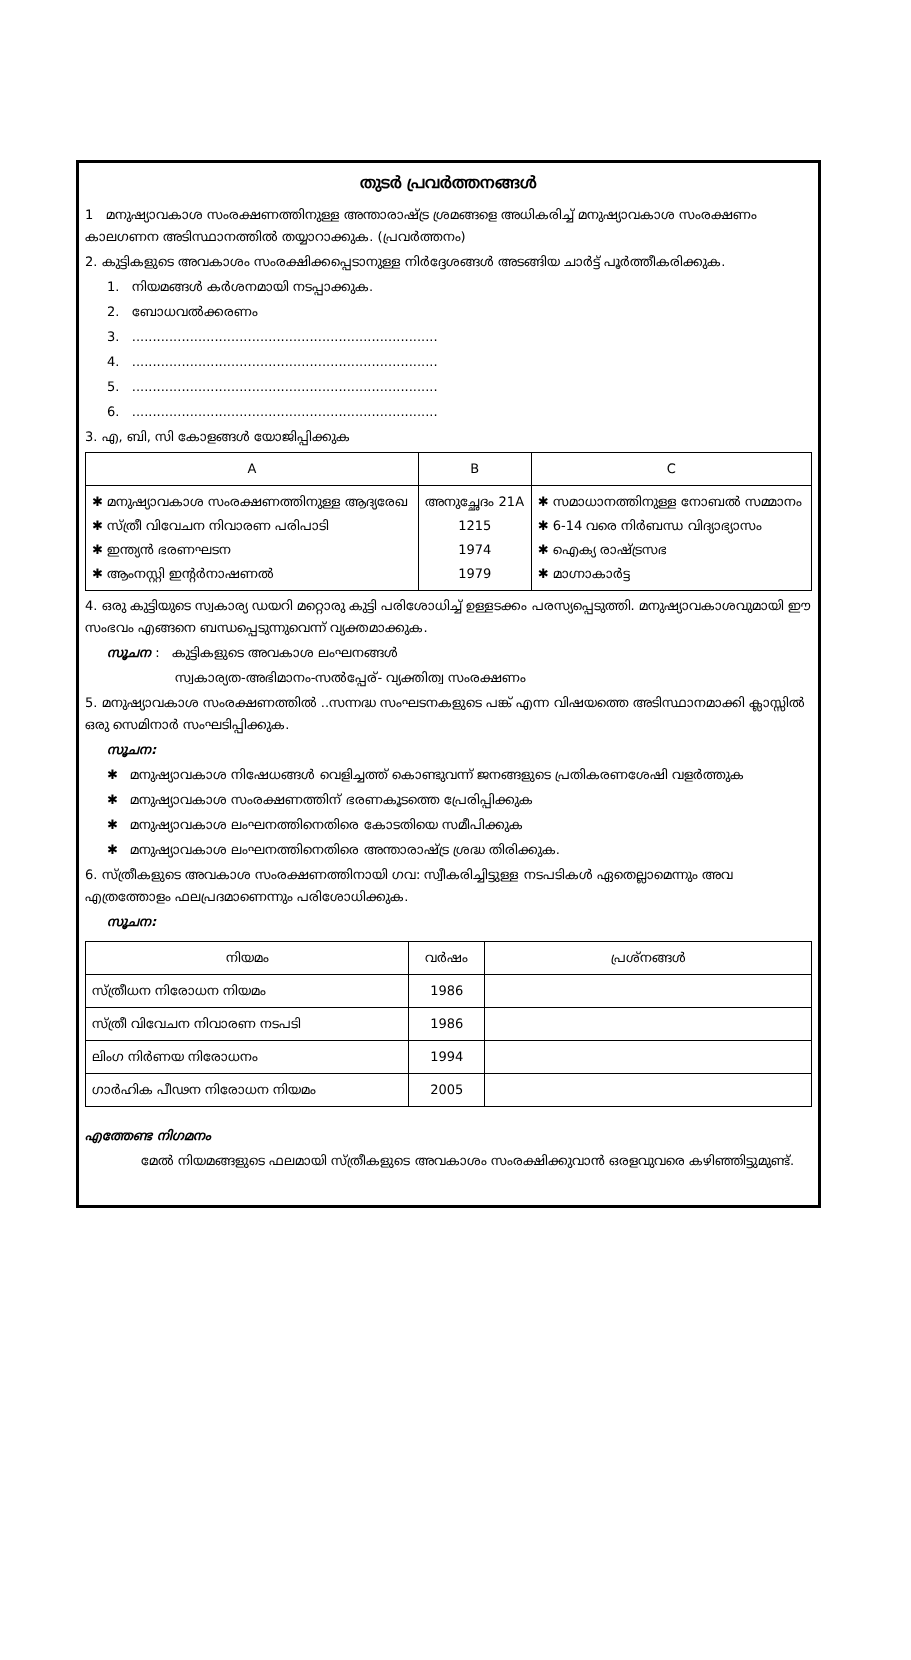തുടർ പ്രവർത്തനങ്ങൾ
1 മനുഷ്യാവകാശ സംരക്ഷണത്തിനുള്ള അന്താരാഷ്ട്ര ശ്രമങ്ങളെ അധികരിച്ച് മനുഷ്യാവകാശ സംരക്ഷണം കാലഗണന അടിസ്ഥാനത്തിൽ തയ്യാറാക്കുക. (പ്രവർത്തനം)
2. കുട്ടികളുടെ അവകാശം സംരക്ഷിക്കപ്പെടാനുള്ള നിർദ്ദേശങ്ങൾ അടങ്ങിയ ചാർട്ട് പൂർത്തീകരിക്കുക.
1. നിയമങ്ങൾ കർശനമായി നടപ്പാക്കുക.
2. ബോധവൽക്കരണം
3. ..........................................................................
4. ..........................................................................
5. ..........................................................................
6. ..........................................................................
3. എ, ബി, സി കോളങ്ങൾ യോജിപ്പിക്കുക
| A | B | C |
| --- | --- | --- |
| ✱ മനുഷ്യാവകാശ സംരക്ഷണത്തിനുള്ള ആദ്യരേഖ ✱ സ്ത്രീ വിവേചന നിവാരണ പരിപാടി ✱ ഇന്ത്യൻ ഭരണഘടന ✱ ആംനസ്റ്റി ഇന്റർനാഷണൽ | അനുച്ഛേദം 21A 1215 1974 1979 | ✱ സമാധാനത്തിനുള്ള നോബൽ സമ്മാനം ✱ 6-14 വരെ നിർബന്ധ വിദ്യാഭ്യാസം ✱ ഐക്യ രാഷ്ട്രസഭ ✱ മാഗ്നാകാർട്ട |
4. ഒരു കുട്ടിയുടെ സ്വകാര്യ ഡയറി മറ്റൊരു കുട്ടി പരിശോധിച്ച് ഉള്ളടക്കം പരസ്യപ്പെടുത്തി. മനുഷ്യാവകാശവുമായി ഈ സംഭവം എങ്ങനെ ബന്ധപ്പെടുന്നുവെന്ന് വ്യക്തമാക്കുക.
സൂചന : കുട്ടികളുടെ അവകാശ ലംഘനങ്ങൾ
സ്വകാര്യത-അഭിമാനം-സൽപ്പേര്- വ്യക്തിത്വ സംരക്ഷണം
5. മനുഷ്യാവകാശ സംരക്ഷണത്തിൽ ..സന്നദ്ധ സംഘടനകളുടെ പങ്ക് എന്ന വിഷയത്തെ അടിസ്ഥാനമാക്കി ക്ലാസ്സിൽ ഒരു സെമിനാർ സംഘടിപ്പിക്കുക.
സൂചന:
✱ മനുഷ്യാവകാശ നിഷേധങ്ങൾ വെളിച്ചത്ത് കൊണ്ടുവന്ന് ജനങ്ങളുടെ പ്രതികരണശേഷി വളർത്തുക
✱ മനുഷ്യാവകാശ സംരക്ഷണത്തിന് ഭരണകൂടത്തെ പ്രേരിപ്പിക്കുക
✱ മനുഷ്യാവകാശ ലംഘനത്തിനെതിരെ കോടതിയെ സമീപിക്കുക
✱ മനുഷ്യാവകാശ ലംഘനത്തിനെതിരെ അന്താരാഷ്ട്ര ശ്രദ്ധ തിരിക്കുക.
6. സ്ത്രീകളുടെ അവകാശ സംരക്ഷണത്തിനായി ഗവ: സ്വീകരിച്ചിട്ടുള്ള നടപടികൾ ഏതെല്ലാമെന്നും അവ എത്രത്തോളം ഫലപ്രദമാണെന്നും പരിശോധിക്കുക.
സൂചന:
| നിയമം | വർഷം | പ്രശ്നങ്ങൾ |
| --- | --- | --- |
| സ്ത്രീധന നിരോധന നിയമം | 1986 | |
| സ്ത്രീ വിവേചന നിവാരണ നടപടി | 1986 | |
| ലിംഗ നിർണയ നിരോധനം | 1994 | |
| ഗാർഹിക പീഢന നിരോധന നിയമം | 2005 | |
എത്തേണ്ട നിഗമനം
മേൽ നിയമങ്ങളുടെ ഫലമായി സ്ത്രീകളുടെ അവകാശം സംരക്ഷിക്കുവാൻ ഒരളവുവരെ കഴിഞ്ഞിട്ടുമുണ്ട്.